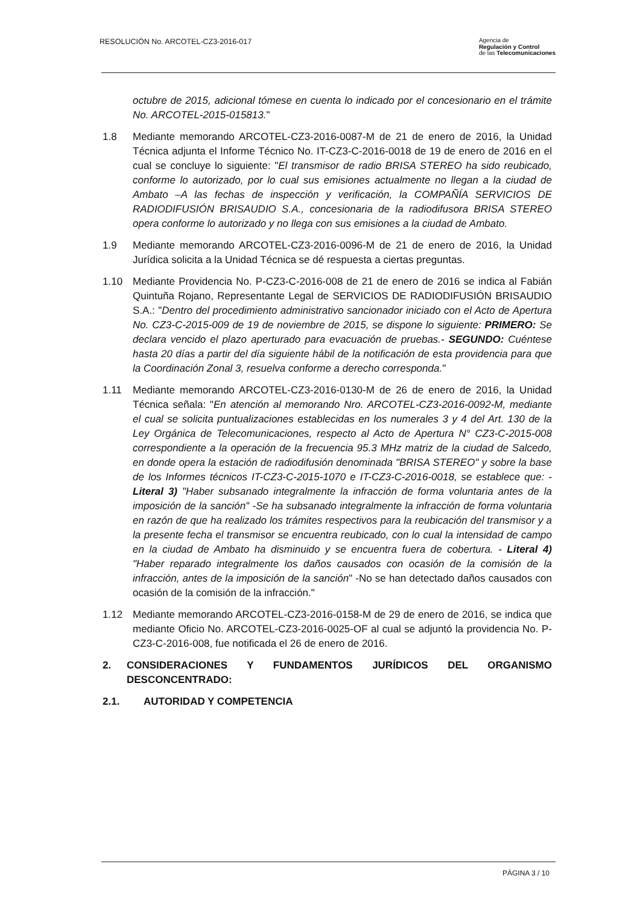RESOLUCIÓN No. ARCOTEL-CZ3-2016-017
Agencia de
Regulación y Control
de las Telecomunicaciones
octubre de 2015, adicional tómese en cuenta lo indicado por el concesionario en el trámite No. ARCOTEL-2015-015813."
1.8 Mediante memorando ARCOTEL-CZ3-2016-0087-M de 21 de enero de 2016, la Unidad Técnica adjunta el Informe Técnico No. IT-CZ3-C-2016-0018 de 19 de enero de 2016 en el cual se concluye lo siguiente: "El transmisor de radio BRISA STEREO ha sido reubicado, conforme lo autorizado, por lo cual sus emisiones actualmente no llegan a la ciudad de Ambato –A las fechas de inspección y verificación, la COMPAÑÍA SERVICIOS DE RADIODIFUSIÓN BRISAUDIO S.A., concesionaria de la radiodifusora BRISA STEREO opera conforme lo autorizado y no llega con sus emisiones a la ciudad de Ambato.
1.9 Mediante memorando ARCOTEL-CZ3-2016-0096-M de 21 de enero de 2016, la Unidad Jurídica solicita a la Unidad Técnica se dé respuesta a ciertas preguntas.
1.10 Mediante Providencia No. P-CZ3-C-2016-008 de 21 de enero de 2016 se indica al Fabián Quintuña Rojano, Representante Legal de SERVICIOS DE RADIODIFUSIÓN BRISAUDIO S.A.: "Dentro del procedimiento administrativo sancionador iniciado con el Acto de Apertura No. CZ3-C-2015-009 de 19 de noviembre de 2015, se dispone lo siguiente: PRIMERO: Se declara vencido el plazo aperturado para evacuación de pruebas.- SEGUNDO: Cuéntese hasta 20 días a partir del día siguiente hábil de la notificación de esta providencia para que la Coordinación Zonal 3, resuelva conforme a derecho corresponda."
1.11 Mediante memorando ARCOTEL-CZ3-2016-0130-M de 26 de enero de 2016, la Unidad Técnica señala: "En atención al memorando Nro. ARCOTEL-CZ3-2016-0092-M, mediante el cual se solicita puntualizaciones establecidas en los numerales 3 y 4 del Art. 130 de la Ley Orgánica de Telecomunicaciones, respecto al Acto de Apertura N° CZ3-C-2015-008 correspondiente a la operación de la frecuencia 95.3 MHz matriz de la ciudad de Salcedo, en donde opera la estación de radiodifusión denominada "BRISA STEREO" y sobre la base de los Informes técnicos IT-CZ3-C-2015-1070 e IT-CZ3-C-2016-0018, se establece que: -Literal 3) "Haber subsanado integralmente la infracción de forma voluntaria antes de la imposición de la sanción" -Se ha subsanado integralmente la infracción de forma voluntaria en razón de que ha realizado los trámites respectivos para la reubicación del transmisor y a la presente fecha el transmisor se encuentra reubicado, con lo cual la intensidad de campo en la ciudad de Ambato ha disminuido y se encuentra fuera de cobertura. - Literal 4) "Haber reparado integralmente los daños causados con ocasión de la comisión de la infracción, antes de la imposición de la sanción" -No se han detectado daños causados con ocasión de la comisión de la infracción."
1.12 Mediante memorando ARCOTEL-CZ3-2016-0158-M de 29 de enero de 2016, se indica que mediante Oficio No. ARCOTEL-CZ3-2016-0025-OF al cual se adjuntó la providencia No. P-CZ3-C-2016-008, fue notificada el 26 de enero de 2016.
2. CONSIDERACIONES Y FUNDAMENTOS JURÍDICOS DEL ORGANISMO DESCONCENTRADO:
2.1. AUTORIDAD Y COMPETENCIA
PÁGINA 3 / 10